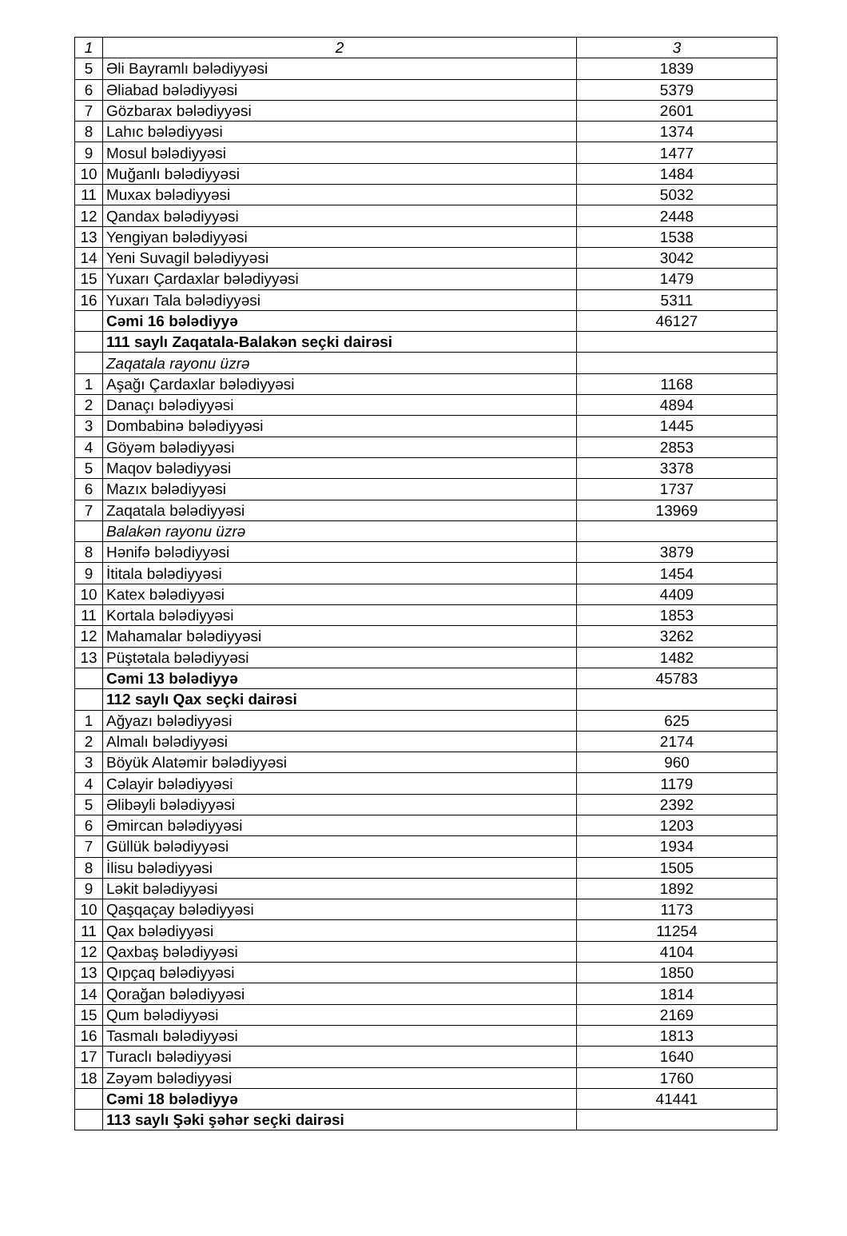| 1 | 2 | 3 |
| 5 | Əli Bayramlı bələdiyyəsi | 1839 |
| 6 | Əliabad bələdiyyəsi | 5379 |
| 7 | Gözbarax bələdiyyəsi | 2601 |
| 8 | Lahıc bələdiyyəsi | 1374 |
| 9 | Mosul bələdiyyəsi | 1477 |
| 10 | Muğanlı bələdiyyəsi | 1484 |
| 11 | Muxax bələdiyyəsi | 5032 |
| 12 | Qandax bələdiyyəsi | 2448 |
| 13 | Yengiyan bələdiyyəsi | 1538 |
| 14 | Yeni Suvagil bələdiyyəsi | 3042 |
| 15 | Yuxarı Çardaxlar bələdiyyəsi | 1479 |
| 16 | Yuxarı Tala bələdiyyəsi | 5311 |
| | Cəmi 16 bələdiyyə | 46127 |
| | 111 saylı Zaqatala-Balakən seçki dairəsi | |
| | Zaqatala rayonu üzrə | |
| 1 | Aşağı Çardaxlar bələdiyyəsi | 1168 |
| 2 | Danaçı bələdiyyəsi | 4894 |
| 3 | Dombabinə bələdiyyəsi | 1445 |
| 4 | Göyəm bələdiyyəsi | 2853 |
| 5 | Maqov bələdiyyəsi | 3378 |
| 6 | Mazıx bələdiyyəsi | 1737 |
| 7 | Zaqatala bələdiyyəsi | 13969 |
| | Balakən rayonu üzrə | |
| 8 | Hənifə bələdiyyəsi | 3879 |
| 9 | İtitala bələdiyyəsi | 1454 |
| 10 | Katex bələdiyyəsi | 4409 |
| 11 | Kortala bələdiyyəsi | 1853 |
| 12 | Mahamalar bələdiyyəsi | 3262 |
| 13 | Püştətala bələdiyyəsi | 1482 |
| | Cəmi 13 bələdiyyə | 45783 |
| | 112 saylı Qax seçki dairəsi | |
| 1 | Ağyazı bələdiyyəsi | 625 |
| 2 | Almalı bələdiyyəsi | 2174 |
| 3 | Böyük Alatəmir bələdiyyəsi | 960 |
| 4 | Cəlayir bələdiyyəsi | 1179 |
| 5 | Əlibəyli bələdiyyəsi | 2392 |
| 6 | Əmircan bələdiyyəsi | 1203 |
| 7 | Güllük bələdiyyəsi | 1934 |
| 8 | İlisu bələdiyyəsi | 1505 |
| 9 | Ləkit bələdiyyəsi | 1892 |
| 10 | Qaşqaçay bələdiyyəsi | 1173 |
| 11 | Qax bələdiyyəsi | 11254 |
| 12 | Qaxbaş bələdiyyəsi | 4104 |
| 13 | Qıpçaq bələdiyyəsi | 1850 |
| 14 | Qorağan bələdiyyəsi | 1814 |
| 15 | Qum bələdiyyəsi | 2169 |
| 16 | Tasmalı bələdiyyəsi | 1813 |
| 17 | Turaclı bələdiyyəsi | 1640 |
| 18 | Zəyəm bələdiyyəsi | 1760 |
| | Cəmi 18 bələdiyyə | 41441 |
| | 113 saylı Şəki şəhər seçki dairəsi | |